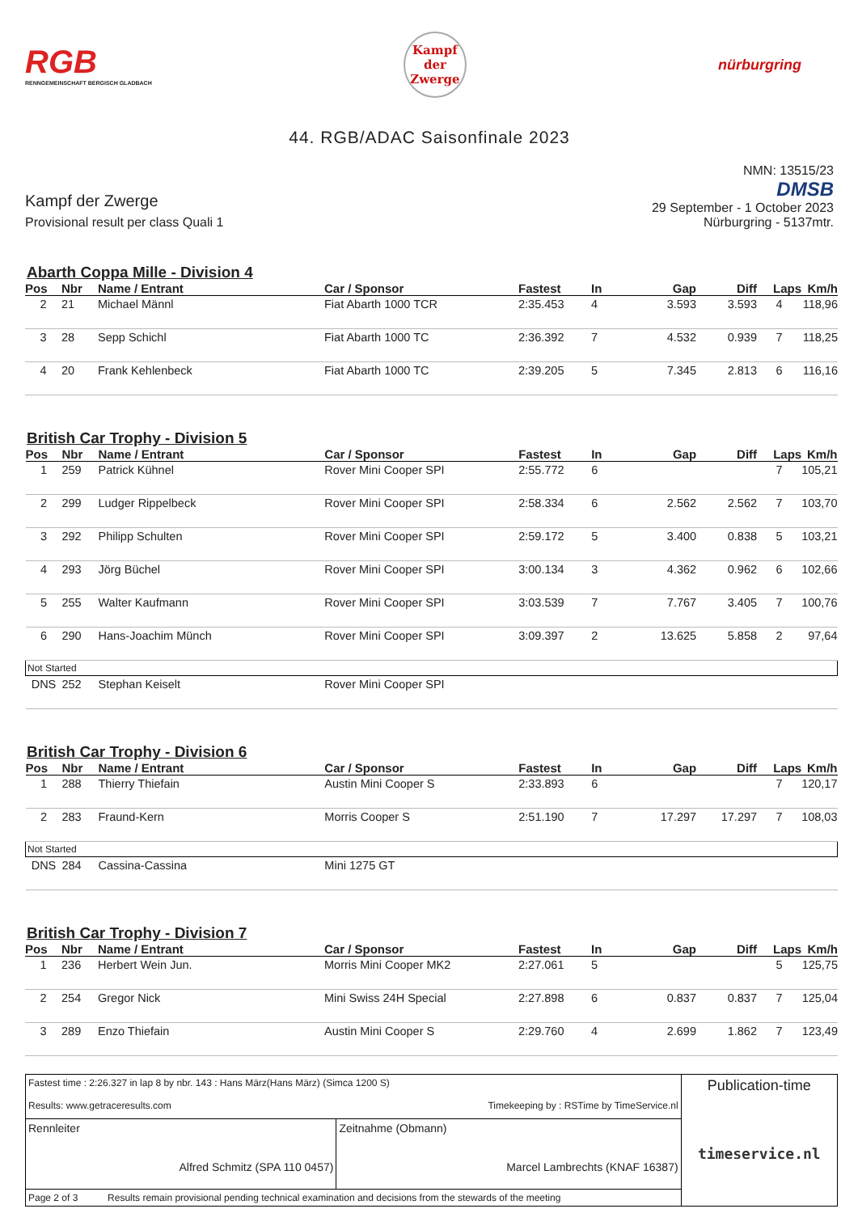RGB
RENNGEMEINSCHAFT BERGISCH GLADBACH
Kampf
der
Zwerge
nürburgring
44. RGB/ADAC Saisonfinale 2023
Kampf der Zwerge
Provisional result per class Quali 1
NMN: 13515/23
DMSB
29 September - 1 October 2023
Nürburgring - 5137mtr.
Abarth Coppa Mille - Division 4
| Pos | Nbr | Name / Entrant | Car / Sponsor | Fastest | In | Gap | Diff | Laps | Km/h |
| --- | --- | --- | --- | --- | --- | --- | --- | --- | --- |
| 2 | 21 | Michael Männl | Fiat Abarth 1000 TCR | 2:35.453 | 4 | 3.593 | 3.593 | 4 | 118,96 |
| 3 | 28 | Sepp Schichl | Fiat Abarth 1000 TC | 2:36.392 | 7 | 4.532 | 0.939 | 7 | 118,25 |
| 4 | 20 | Frank Kehlenbeck | Fiat Abarth 1000 TC | 2:39.205 | 5 | 7.345 | 2.813 | 6 | 116,16 |
British Car Trophy - Division 5
| Pos | Nbr | Name / Entrant | Car / Sponsor | Fastest | In | Gap | Diff | Laps | Km/h |
| --- | --- | --- | --- | --- | --- | --- | --- | --- | --- |
| 1 | 259 | Patrick Kühnel | Rover Mini Cooper SPI | 2:55.772 | 6 | | | 7 | 105,21 |
| 2 | 299 | Ludger Rippelbeck | Rover Mini Cooper SPI | 2:58.334 | 6 | 2.562 | 2.562 | 7 | 103,70 |
| 3 | 292 | Philipp Schulten | Rover Mini Cooper SPI | 2:59.172 | 5 | 3.400 | 0.838 | 5 | 103,21 |
| 4 | 293 | Jörg Büchel | Rover Mini Cooper SPI | 3:00.134 | 3 | 4.362 | 0.962 | 6 | 102,66 |
| 5 | 255 | Walter Kaufmann | Rover Mini Cooper SPI | 3:03.539 | 7 | 7.767 | 3.405 | 7 | 100,76 |
| 6 | 290 | Hans-Joachim Münch | Rover Mini Cooper SPI | 3:09.397 | 2 | 13.625 | 5.858 | 2 | 97,64 |
| Not Started | | | | | | | | | |
| DNS | 252 | Stephan Keiselt | Rover Mini Cooper SPI | | | | | | |
British Car Trophy - Division 6
| Pos | Nbr | Name / Entrant | Car / Sponsor | Fastest | In | Gap | Diff | Laps | Km/h |
| --- | --- | --- | --- | --- | --- | --- | --- | --- | --- |
| 1 | 288 | Thierry Thiefain | Austin Mini Cooper S | 2:33.893 | 6 | | | 7 | 120,17 |
| 2 | 283 | Fraund-Kern | Morris Cooper S | 2:51.190 | 7 | 17.297 | 17.297 | 7 | 108,03 |
| Not Started | | | | | | | | | |
| DNS | 284 | Cassina-Cassina | Mini 1275 GT | | | | | | |
British Car Trophy - Division 7
| Pos | Nbr | Name / Entrant | Car / Sponsor | Fastest | In | Gap | Diff | Laps | Km/h |
| --- | --- | --- | --- | --- | --- | --- | --- | --- | --- |
| 1 | 236 | Herbert Wein Jun. | Morris Mini Cooper MK2 | 2:27.061 | 5 | | | 5 | 125,75 |
| 2 | 254 | Gregor Nick | Mini Swiss 24H Special | 2:27.898 | 6 | 0.837 | 0.837 | 7 | 125,04 |
| 3 | 289 | Enzo Thiefain | Austin Mini Cooper S | 2:29.760 | 4 | 2.699 | 1.862 | 7 | 123,49 |
| Fastest time : 2:26.327 in lap 8 by nbr. 143 : Hans März(Hans März) (Simca 1200 S) Results: www.getraceresults.com Timekeeping by : RSTime by TimeService.nl | | Publication-time timeservice.nl |
| Rennleiter Alfred Schmitz (SPA 110 0457) | Zeitnahme (Obmann) Marcel Lambrechts (KNAF 16387) | |
| Page 2 of 3 Results remain provisional pending technical examination and decisions from the stewards of the meeting | | |